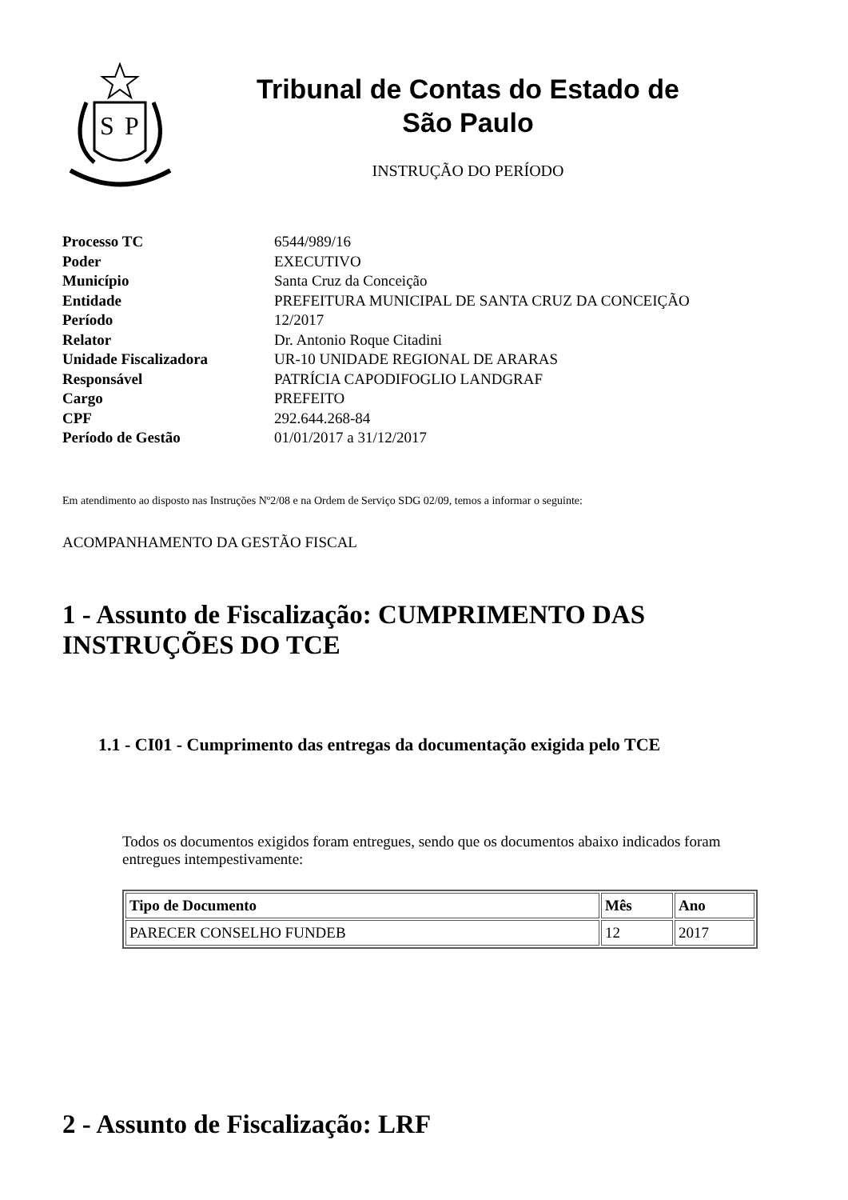S
P
Tribunal de Contas do Estado de
São Paulo
INSTRUÇÃO DO PERÍODO
| Processo TC | 6544/989/16 |
| Poder | EXECUTIVO |
| Município | Santa Cruz da Conceição |
| Entidade | PREFEITURA MUNICIPAL DE SANTA CRUZ DA CONCEIÇÃO |
| Período | 12/2017 |
| Relator | Dr. Antonio Roque Citadini |
| Unidade Fiscalizadora | UR-10 UNIDADE REGIONAL DE ARARAS |
| Responsável | PATRÍCIA CAPODIFOGLIO LANDGRAF |
| Cargo | PREFEITO |
| CPF | 292.644.268-84 |
| Período de Gestão | 01/01/2017 a 31/12/2017 |
Em atendimento ao disposto nas Instruções Nº2/08 e na Ordem de Serviço SDG 02/09, temos a informar o seguinte:
ACOMPANHAMENTO DA GESTÃO FISCAL
1 - Assunto de Fiscalização: CUMPRIMENTO DAS INSTRUÇÕES DO TCE
1.1 - CI01 - Cumprimento das entregas da documentação exigida pelo TCE
Todos os documentos exigidos foram entregues, sendo que os documentos abaixo indicados foram entregues intempestivamente:
| Tipo de Documento | Mês | Ano |
| --- | --- | --- |
| PARECER CONSELHO FUNDEB | 12 | 2017 |
2 - Assunto de Fiscalização: LRF